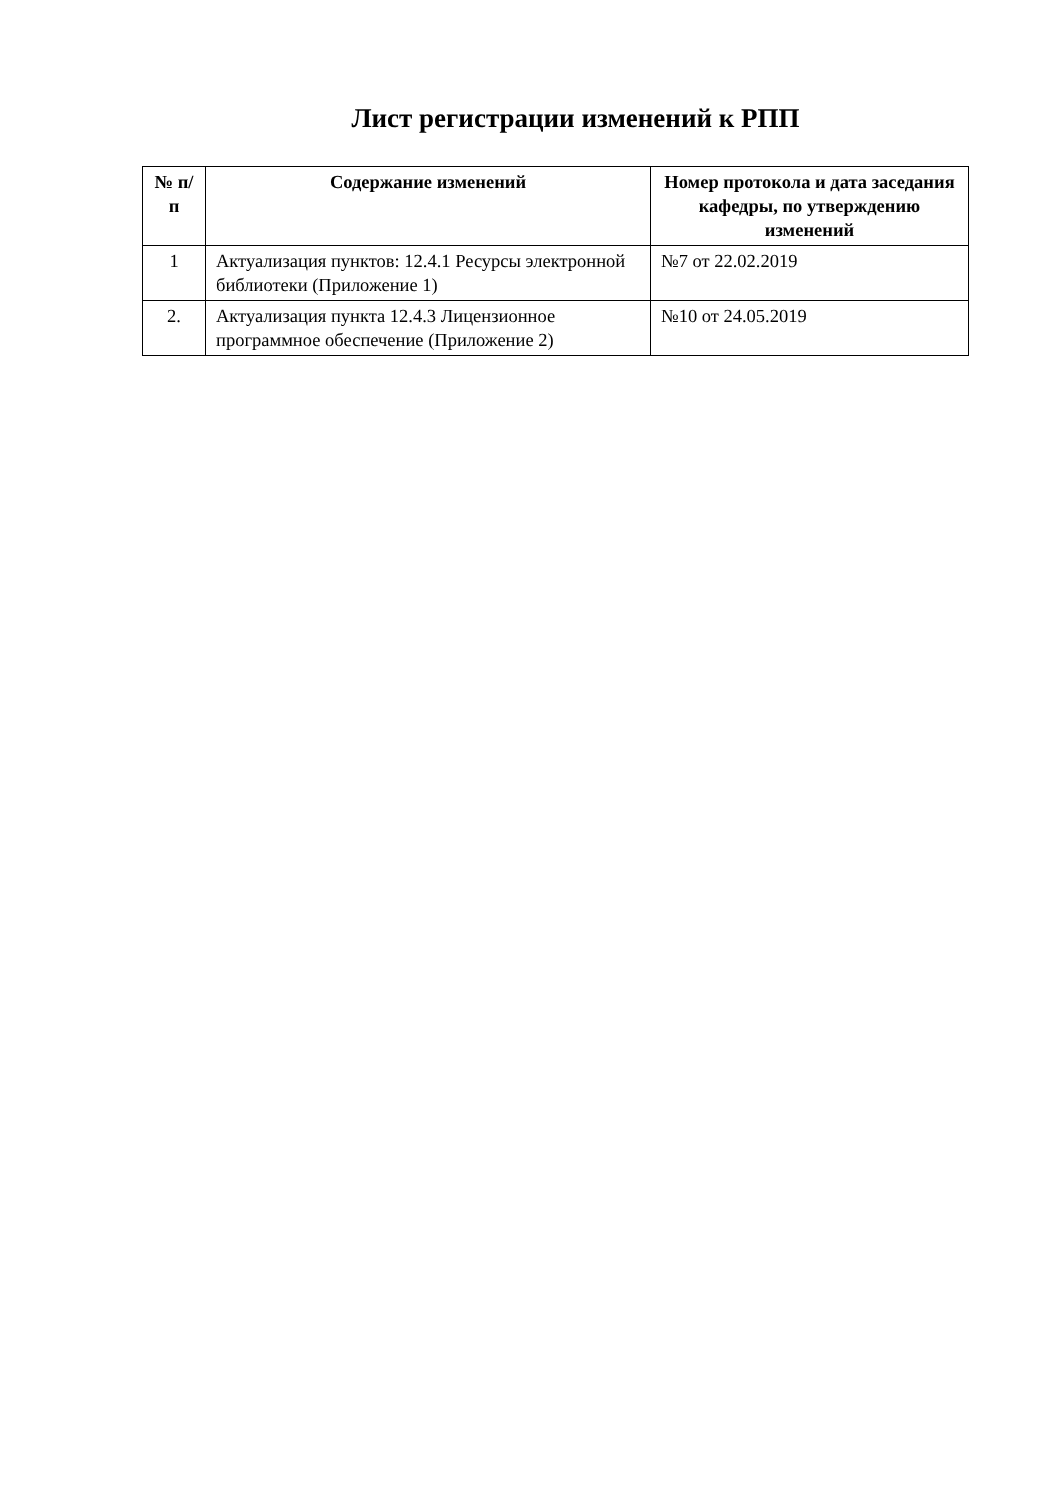Лист регистрации изменений к РПП
| № п/п | Содержание изменений | Номер протокола и дата заседания кафедры, по утверждению изменений |
| --- | --- | --- |
| 1 | Актуализация пунктов: 12.4.1 Ресурсы электронной библиотеки (Приложение 1) | №7 от 22.02.2019 |
| 2. | Актуализация пункта 12.4.3 Лицензионное программное обеспечение (Приложение 2) | №10 от 24.05.2019 |